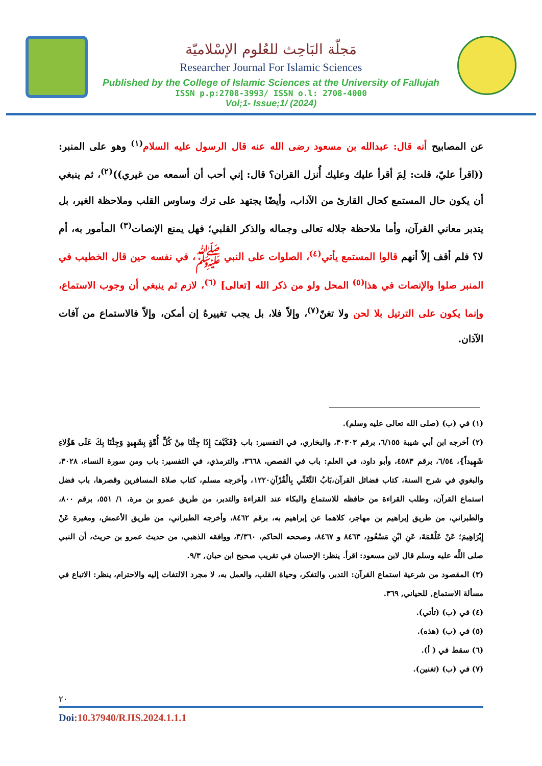مَجلّة البَاحِث للعُلوم الإسْلاميّة
Researcher Journal For Islamic Sciences
Published by the College of Islamic Sciences at the University of Fallujah
ISSN p.p:2708-3993/ ISSN o.l: 2708-4000
Vol;1- Issue;1/ (2024)
عن المصابيح أنه قال: عبدالله بن مسعود رضى الله عنه قال الرسول عليه السلام<sup>(١)</sup> وهو على المنبر: ((اقرأ عليّ، قلت: لِمَ أقرأ عليك وعليك أُنزل القران؟ قال: إني أحب أن أسمعه من غيري))<sup>(٢)</sup>، ثم ينبغي أن يكون حال المستمع كحال القارئ من الآداب، وأيضًا يجتهد على ترك وساوس القلب وملاحظة الغير، بل يتدبر معاني القرآن، وأما ملاحظة جلاله تعالى وجماله والذكر القلبي؛ فهل يمنع الإنصات<sup>(٣)</sup> المأمور به، أم لا؟ فلم أقف إلاّ أنهم قالوا المستمع يأتي<sup>(٤)</sup>، الصلوات على النبي ﷺ، في نفسه حين قال الخطيب في المنبر صلوا والإنصات في هذا<sup>(٥)</sup> المحل ولو من ذكر الله [تعالى] <sup>(٦)</sup>، لازم ثم ينبغي أن وجوب الاستماع، وإنما يكون على الترتيل بلا لحن ولا تغنّ<sup>(٧)</sup>، وإلاّ فلا، بل يجب تغييرهُ إن أمكن، وإلاّ فالاستماع من آفات الآذان.
(١) في (ب) (صلى الله تعالى عليه وسلم).
(٢) أخرجه ابن أبي شيبة ٦/١٥٥، برقم ٣٠٣٠٣، والبخاري، في التفسير: باب {فَكَيْفَ إِذَا جِئْنَا مِنْ كُلِّ أُمَّةٍ بِشَهِيدٍ وَجِئْنَا بِكَ عَلَى هَؤُلاءِ شَهِيداً}، ٦/٥٤، برقم ٤٥٨٣، وأبو داود، في العلم: باب في القصص، ٣٦٦٨، والترمذي، في التفسير: باب ومن سورة النساء، ٣٠٢٨، والبغوي في شرح السنة، كتاب فضائل القرآن،بَابُ التَّغَنِّي بِالْقُرْآنِ١٢٢٠، وأخرجه مسلم، كتاب صلاة المسافرين وقصرها، باب فضل استماع القرآن، وطلب القراءة من حافظه للاستماع والبكاء عند القراءة والتدبر، من طريق عمرو بن مرة، ١/ ٥٥١، برقم ٨٠٠، والطبراني، من طريق إبراهيم بن مهاجر، كلاهما عن إبراهيم به، برقم ٨٤٦٢، وأخرجه الطبراني، من طريق الأعمش، ومغيرة عَنْ إِبْرَاهِيمَ؛ عَنْ عَلْقَمَةَ، عَنِ ابْنِ مَسْعُودٍ، ٨٤٦٣ و ٨٤٦٧، وصححه الحاكم، ٣/٣٦٠، ووافقه الذهبي، من حديث عمرو بن حريث، أن النبي صلى اللَّه عليه وسلم قال لابن مسعود: اقرأ. ينظر: الإحسان في تقريب صحيح ابن حبان, ٩/٣.
(٣) المقصود من شرعية استماع القرآن: التدبر، والتفكر، وحياة القلب، والعمل به، لا مجرد الالتفات إليه والاحترام، ينظر: الاتباع في مسألة الاستماع, للحياني, ٣٦٩.
(٤) في (ب) (تأتي).
(٥) في (ب) (هذه).
(٦) سقط في ( أ).
(٧) في (ب) (تغنين).
٢٠
Doi:10.37940/RJIS.2024.1.1.1